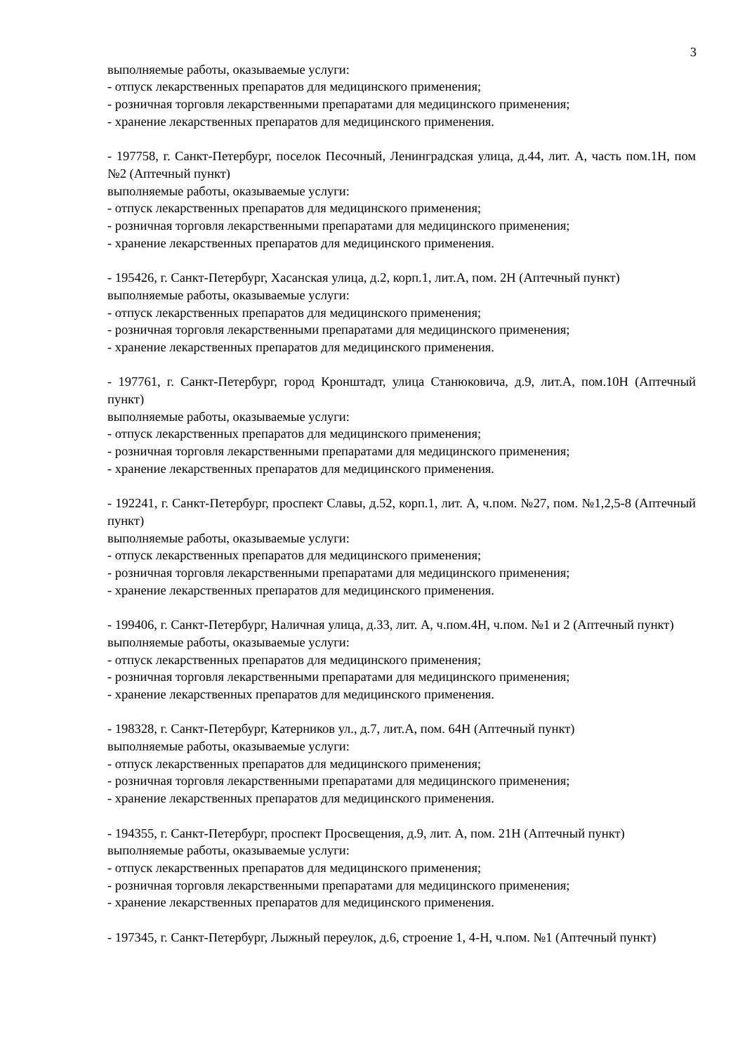3
выполняемые работы, оказываемые услуги:
- отпуск лекарственных препаратов для медицинского применения;
- розничная торговля лекарственными препаратами для медицинского применения;
- хранение лекарственных препаратов для медицинского применения.
- 197758, г. Санкт-Петербург, поселок Песочный, Ленинградская улица, д.44, лит. А, часть пом.1Н, пом №2 (Аптечный пункт)
выполняемые работы, оказываемые услуги:
- отпуск лекарственных препаратов для медицинского применения;
- розничная торговля лекарственными препаратами для медицинского применения;
- хранение лекарственных препаратов для медицинского применения.
- 195426, г. Санкт-Петербург, Хасанская улица, д.2, корп.1, лит.А, пом. 2Н (Аптечный пункт)
выполняемые работы, оказываемые услуги:
- отпуск лекарственных препаратов для медицинского применения;
- розничная торговля лекарственными препаратами для медицинского применения;
- хранение лекарственных препаратов для медицинского применения.
- 197761, г. Санкт-Петербург, город Кронштадт, улица Станюковича, д.9, лит.А, пом.10Н (Аптечный пункт)
выполняемые работы, оказываемые услуги:
- отпуск лекарственных препаратов для медицинского применения;
- розничная торговля лекарственными препаратами для медицинского применения;
- хранение лекарственных препаратов для медицинского применения.
- 192241, г. Санкт-Петербург, проспект Славы, д.52, корп.1, лит. А, ч.пом. №27, пом. №1,2,5-8 (Аптечный пункт)
выполняемые работы, оказываемые услуги:
- отпуск лекарственных препаратов для медицинского применения;
- розничная торговля лекарственными препаратами для медицинского применения;
- хранение лекарственных препаратов для медицинского применения.
- 199406, г. Санкт-Петербург, Наличная улица, д.33, лит. А, ч.пом.4Н, ч.пом. №1 и 2 (Аптечный пункт)
выполняемые работы, оказываемые услуги:
- отпуск лекарственных препаратов для медицинского применения;
- розничная торговля лекарственными препаратами для медицинского применения;
- хранение лекарственных препаратов для медицинского применения.
- 198328, г. Санкт-Петербург, Катерников ул., д.7, лит.А, пом. 64Н (Аптечный пункт)
выполняемые работы, оказываемые услуги:
- отпуск лекарственных препаратов для медицинского применения;
- розничная торговля лекарственными препаратами для медицинского применения;
- хранение лекарственных препаратов для медицинского применения.
- 194355, г. Санкт-Петербург, проспект Просвещения, д.9, лит. А, пом. 21Н (Аптечный пункт)
выполняемые работы, оказываемые услуги:
- отпуск лекарственных препаратов для медицинского применения;
- розничная торговля лекарственными препаратами для медицинского применения;
- хранение лекарственных препаратов для медицинского применения.
- 197345, г. Санкт-Петербург, Лыжный переулок, д.6, строение 1, 4-Н, ч.пом. №1 (Аптечный пункт)